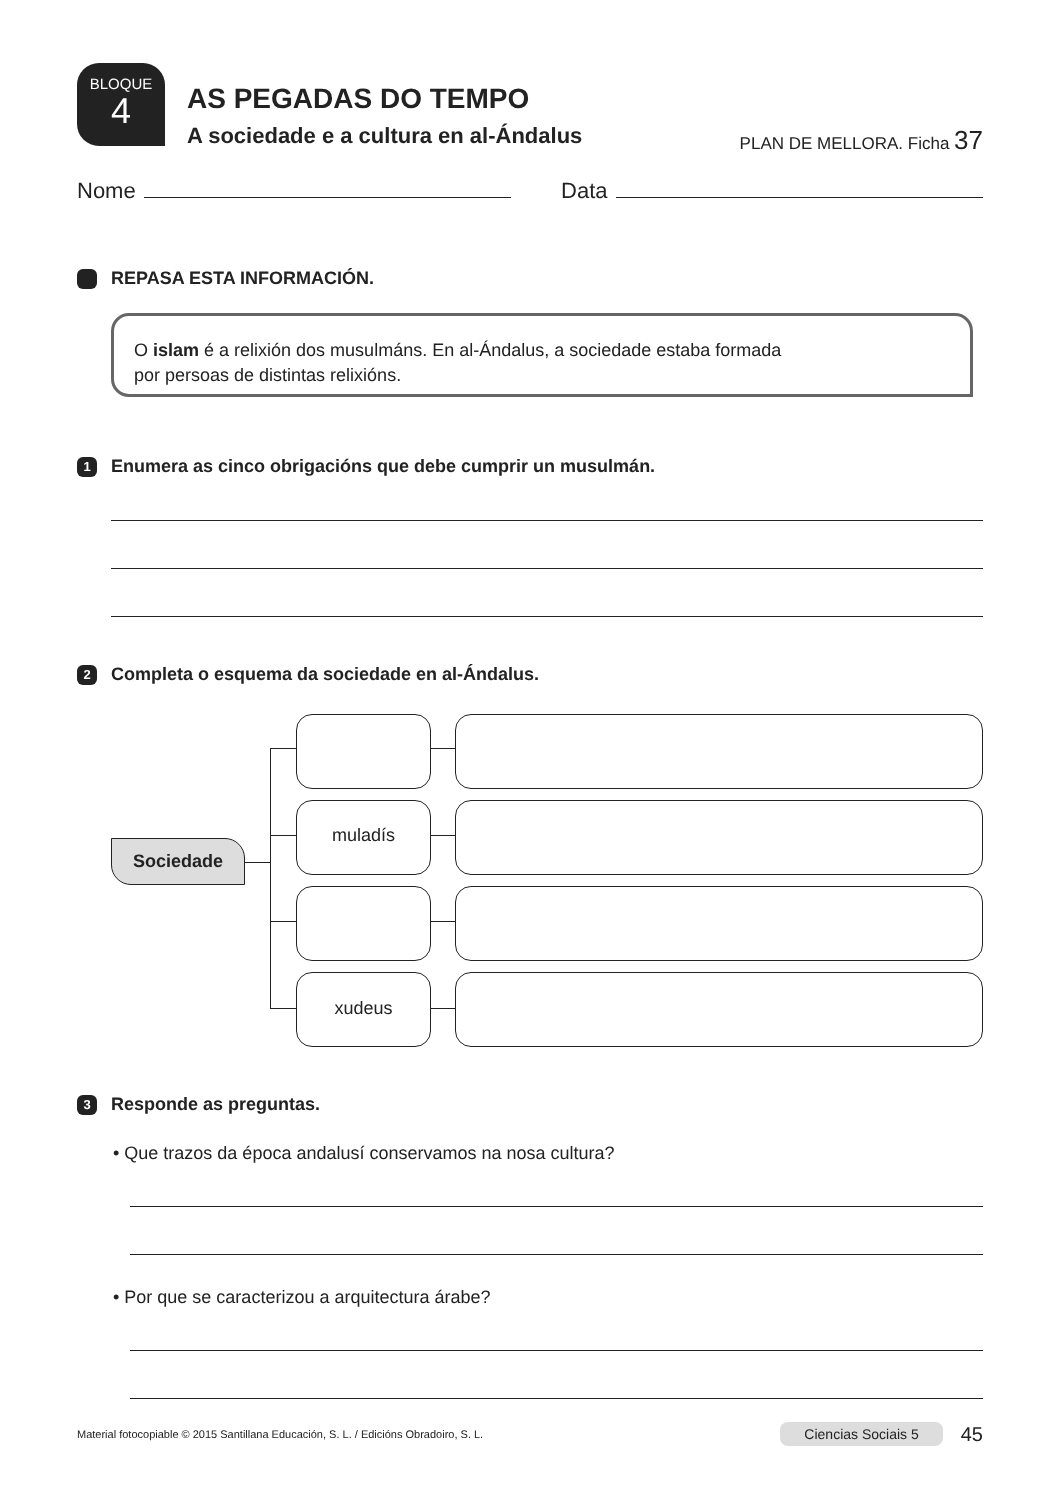BLOQUE
4
AS PEGADAS DO TEMPO
A sociedade e a cultura en al-Ándalus
PLAN DE MELLORA. Ficha 37
Nome
Data
REPASA ESTA INFORMACIÓN.
O islam é a relixión dos musulmáns. En al-Ándalus, a sociedade estaba formada
por persoas de distintas relixións.
1
Enumera as cinco obrigacións que debe cumprir un musulmán.
2
Completa o esquema da sociedade en al-Ándalus.
Sociedade
muladís
xudeus
3
Responde as preguntas.
• Que trazos da época andalusí conservamos na nosa cultura?
• Por que se caracterizou a arquitectura árabe?
Material fotocopiable © 2015 Santillana Educación, S. L. / Edicións Obradoiro, S. L. Ciencias Sociais 5 45